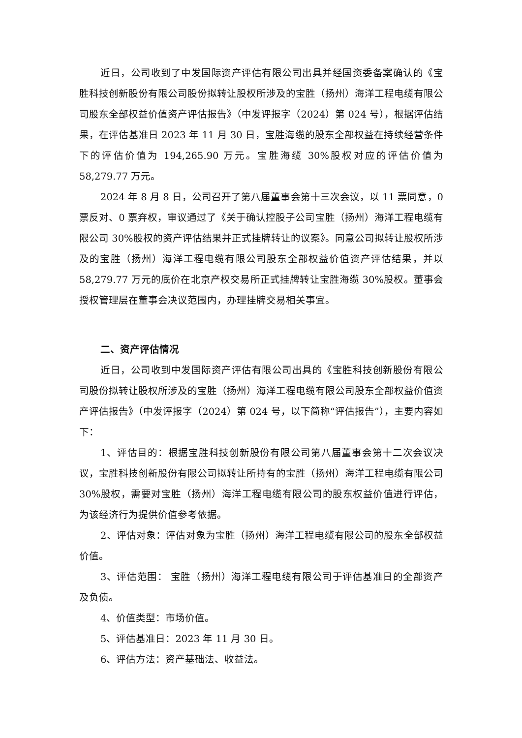近日，公司收到了中发国际资产评估有限公司出具并经国资委备案确认的《宝胜科技创新股份有限公司股份拟转让股权所涉及的宝胜（扬州）海洋工程电缆有限公司股东全部权益价值资产评估报告》（中发评报字（2024）第 024 号），根据评估结果，在评估基准日 2023 年 11 月 30 日，宝胜海缆的股东全部权益在持续经营条件下的评估价值为 194,265.90 万元。宝胜海缆 30%股权对应的评估价值为 58,279.77 万元。
2024 年 8 月 8 日，公司召开了第八届董事会第十三次会议，以 11 票同意，0 票反对、0 票弃权，审议通过了《关于确认控股子公司宝胜（扬州）海洋工程电缆有限公司 30%股权的资产评估结果并正式挂牌转让的议案》。同意公司拟转让股权所涉及的宝胜（扬州）海洋工程电缆有限公司股东全部权益价值资产评估结果，并以 58,279.77 万元的底价在北京产权交易所正式挂牌转让宝胜海缆 30%股权。董事会授权管理层在董事会决议范围内，办理挂牌交易相关事宜。
二、资产评估情况
近日，公司收到中发国际资产评估有限公司出具的《宝胜科技创新股份有限公司股份拟转让股权所涉及的宝胜（扬州）海洋工程电缆有限公司股东全部权益价值资产评估报告》（中发评报字（2024）第 024 号，以下简称“评估报告”），主要内容如下：
1、评估目的：根据宝胜科技创新股份有限公司第八届董事会第十二次会议决议，宝胜科技创新股份有限公司拟转让所持有的宝胜（扬州）海洋工程电缆有限公司 30%股权，需要对宝胜（扬州）海洋工程电缆有限公司的股东权益价值进行评估，为该经济行为提供价值参考依据。
2、评估对象：评估对象为宝胜（扬州）海洋工程电缆有限公司的股东全部权益价值。
3、评估范围： 宝胜（扬州）海洋工程电缆有限公司于评估基准日的全部资产及负债。
4、价值类型：市场价值。
5、评估基准日：2023 年 11 月 30 日。
6、评估方法：资产基础法、收益法。